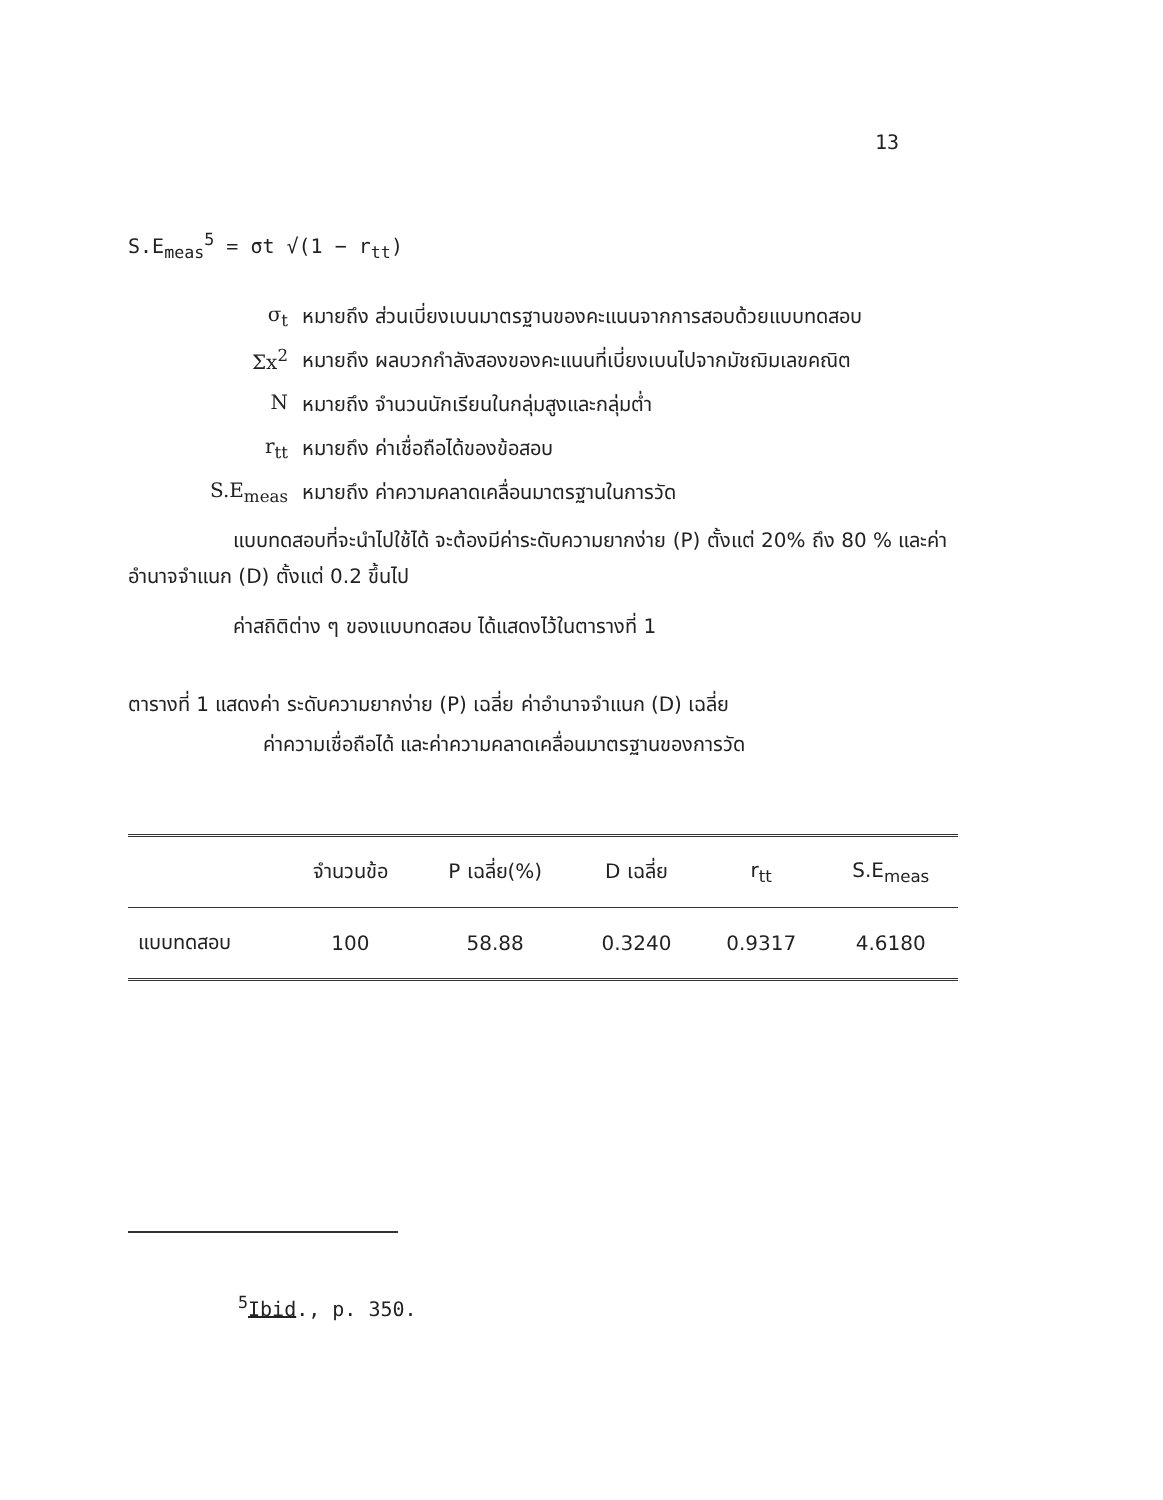13
S.E<sub>meas</sub><sup>5</sup> = σt √(1 − r<sub>tt</sub>)
σ<sub>t</sub> หมายถึง ส่วนเบี่ยงเบนมาตรฐานของคะแนนจากการสอบด้วยแบบทดสอบ
Σx<sup>2</sup> หมายถึง ผลบวกกำลังสองของคะแนนที่เบี่ยงเบนไปจากมัชฌิมเลขคณิต
Nหมายถึง จำนวนนักเรียนในกลุ่มสูงและกลุ่มต่ำ
r<sub>tt</sub> หมายถึง ค่าเชื่อถือได้ของข้อสอบ
S.E<sub>meas</sub> หมายถึง ค่าความคลาดเคลื่อนมาตรฐานในการวัด
แบบทดสอบที่จะนำไปใช้ได้ จะต้องมีค่าระดับความยากง่าย (P) ตั้งแต่ 20% ถึง 80 % และค่าอำนาจจำแนก (D) ตั้งแต่ 0.2 ขึ้นไป
ค่าสถิติต่าง ๆ ของแบบทดสอบ ได้แสดงไว้ในตารางที่ 1
ตารางที่ 1 แสดงค่า ระดับความยากง่าย (P) เฉลี่ย ค่าอำนาจจำแนก (D) เฉลี่ย
ค่าความเชื่อถือได้ และค่าความคลาดเคลื่อนมาตรฐานของการวัด
| | จำนวนข้อ | P เฉลี่ย(%) | D เฉลี่ย | r<sub>tt</sub> | S.E<sub>meas</sub> |
| --- | --- | --- | --- | --- | --- |
| แบบทดสอบ | 100 | 58.88 | 0.3240 | 0.9317 | 4.6180 |
<sup>5</sup> Ibid., p. 350.